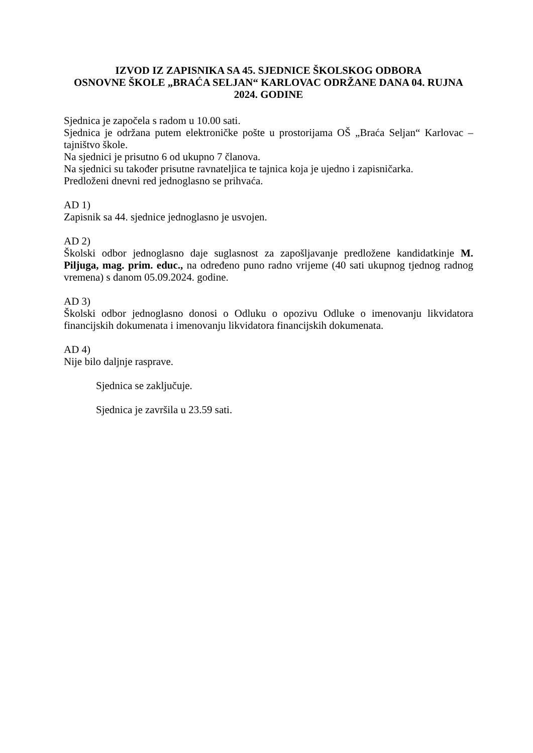IZVOD IZ ZAPISNIKA SA 45. SJEDNICE ŠKOLSKOG ODBORA
OSNOVNE ŠKOLE „BRAĆA SELJAN“ KARLOVAC ODRŽANE DANA 04. RUJNA 2024. GODINE
Sjednica je započela s radom u 10.00 sati.
Sjednica je održana putem elektroničke pošte u prostorijama OŠ „Braća Seljan“ Karlovac – tajništvo škole.
Na sjednici je prisutno 6 od ukupno 7 članova.
Na sjednici su također prisutne ravnateljica te tajnica koja je ujedno i zapisničarka.
Predloženi dnevni red jednoglasno se prihvaća.
AD 1)
Zapisnik sa 44. sjednice jednoglasno je usvojen.
AD 2)
Školski odbor jednoglasno daje suglasnost za zapošljavanje predložene kandidatkinje M. Piljuga, mag. prim. educ., na određeno puno radno vrijeme (40 sati ukupnog tjednog radnog vremena) s danom 05.09.2024. godine.
AD 3)
Školski odbor jednoglasno donosi o Odluku o opozivu Odluke o imenovanju likvidatora financijskih dokumenata i imenovanju likvidatora financijskih dokumenata.
AD 4)
Nije bilo daljnje rasprave.
Sjednica se zaključuje.
Sjednica je završila u 23.59 sati.